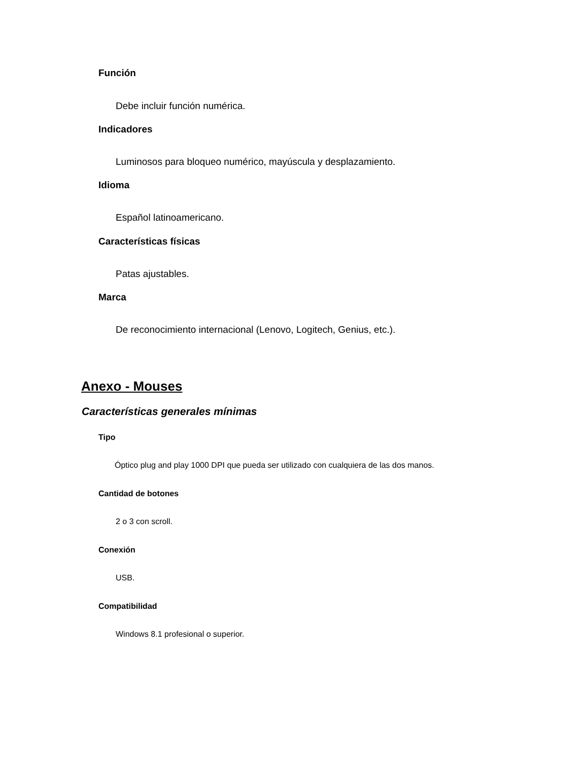Función
Debe incluir función numérica.
Indicadores
Luminosos para bloqueo numérico, mayúscula y desplazamiento.
Idioma
Español latinoamericano.
Características físicas
Patas ajustables.
Marca
De reconocimiento internacional (Lenovo, Logitech, Genius, etc.).
Anexo - Mouses
Características generales mínimas
Tipo
Óptico plug and play 1000 DPI que pueda ser utilizado con cualquiera de las dos manos.
Cantidad de botones
2 o 3 con scroll.
Conexión
USB.
Compatibilidad
Windows 8.1 profesional o superior.